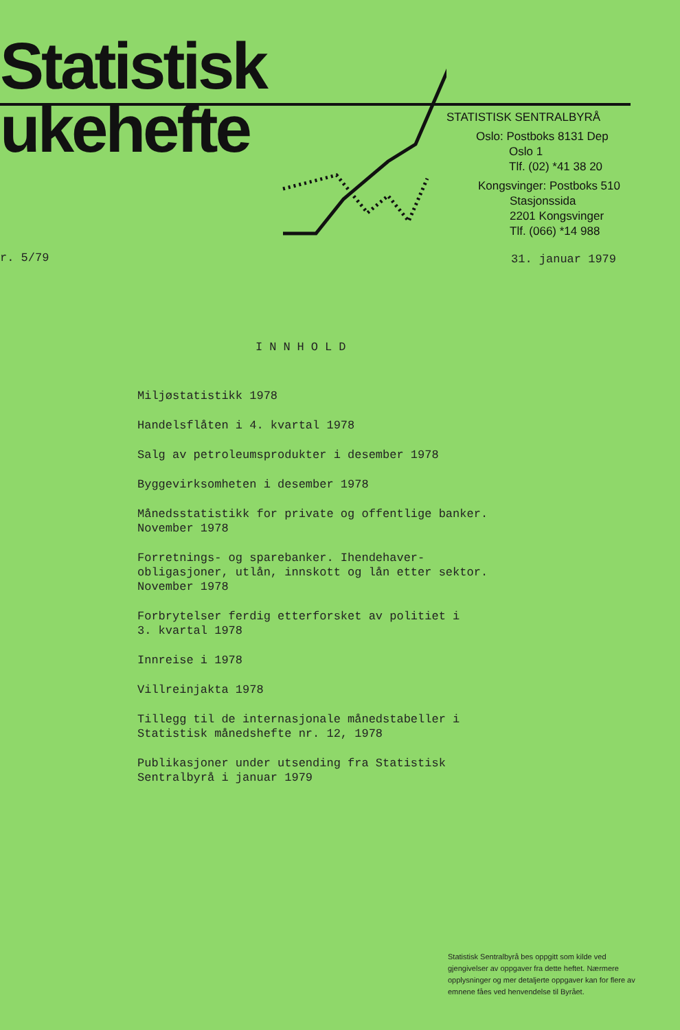Statistisk
ukehefte
STATISTISK SENTRALBYRÅ
Oslo: Postboks 8131 Dep
Oslo 1
Tlf. (02) *41 38 20
Kongsvinger: Postboks 510
Stasjonssida
2201 Kongsvinger
Tlf. (066) *14 988
r. 5/79 31. januar 1979
INNHOLD
Miljøstatistikk 1978
Handelsflåten i 4. kvartal 1978
Salg av petroleumsprodukter i desember 1978
Byggevirksomheten i desember 1978
Månedsstatistikk for private og offentlige banker.
November 1978
Forretnings- og sparebanker. Ihendehaver-
obligasjoner, utlån, innskott og lån etter sektor.
November 1978
Forbrytelser ferdig etterforsket av politiet i
3. kvartal 1978
Innreise i 1978
Villreinjakta 1978
Tillegg til de internasjonale månedstabeller i
Statistisk månedshefte nr. 12, 1978
Publikasjoner under utsending fra Statistisk
Sentralbyrå i januar 1979
Statistisk Sentralbyrå bes oppgitt som kilde ved gjengivelser av oppgaver fra dette heftet. Nærmere opplysninger og mer detaljerte oppgaver kan for flere av emnene fåes ved henvendelse til Byrået.